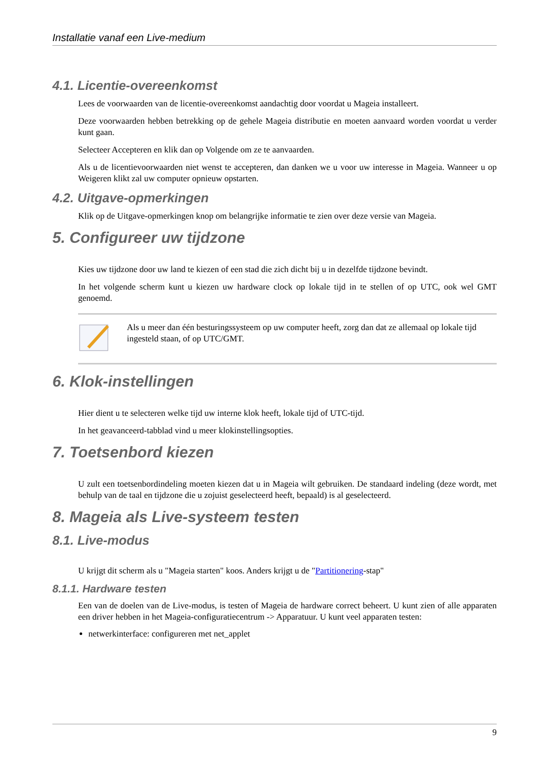Installatie vanaf een Live-medium
4.1. Licentie-overeenkomst
Lees de voorwaarden van de licentie-overeenkomst aandachtig door voordat u Mageia installeert.
Deze voorwaarden hebben betrekking op de gehele Mageia distributie en moeten aanvaard worden voordat u verder kunt gaan.
Selecteer Accepteren en klik dan op Volgende om ze te aanvaarden.
Als u de licentievoorwaarden niet wenst te accepteren, dan danken we u voor uw interesse in Mageia. Wanneer u op Weigeren klikt zal uw computer opnieuw opstarten.
4.2. Uitgave-opmerkingen
Klik op de Uitgave-opmerkingen knop om belangrijke informatie te zien over deze versie van Mageia.
5. Configureer uw tijdzone
Kies uw tijdzone door uw land te kiezen of een stad die zich dicht bij u in dezelfde tijdzone bevindt.
In het volgende scherm kunt u kiezen uw hardware clock op lokale tijd in te stellen of op UTC, ook wel GMT genoemd.
Als u meer dan één besturingssysteem op uw computer heeft, zorg dan dat ze allemaal op lokale tijd ingesteld staan, of op UTC/GMT.
6. Klok-instellingen
Hier dient u te selecteren welke tijd uw interne klok heeft, lokale tijd of UTC-tijd.
In het geavanceerd-tabblad vind u meer klokinstellingsopties.
7. Toetsenbord kiezen
U zult een toetsenbordindeling moeten kiezen dat u in Mageia wilt gebruiken. De standaard indeling (deze wordt, met behulp van de taal en tijdzone die u zojuist geselecteerd heeft, bepaald) is al geselecteerd.
8. Mageia als Live-systeem testen
8.1. Live-modus
U krijgt dit scherm als u "Mageia starten" koos. Anders krijgt u de "Partitionering-stap"
8.1.1. Hardware testen
Een van de doelen van de Live-modus, is testen of Mageia de hardware correct beheert. U kunt zien of alle apparaten een driver hebben in het Mageia-configuratiecentrum -> Apparatuur. U kunt veel apparaten testen:
netwerkinterface: configureren met net_applet
9